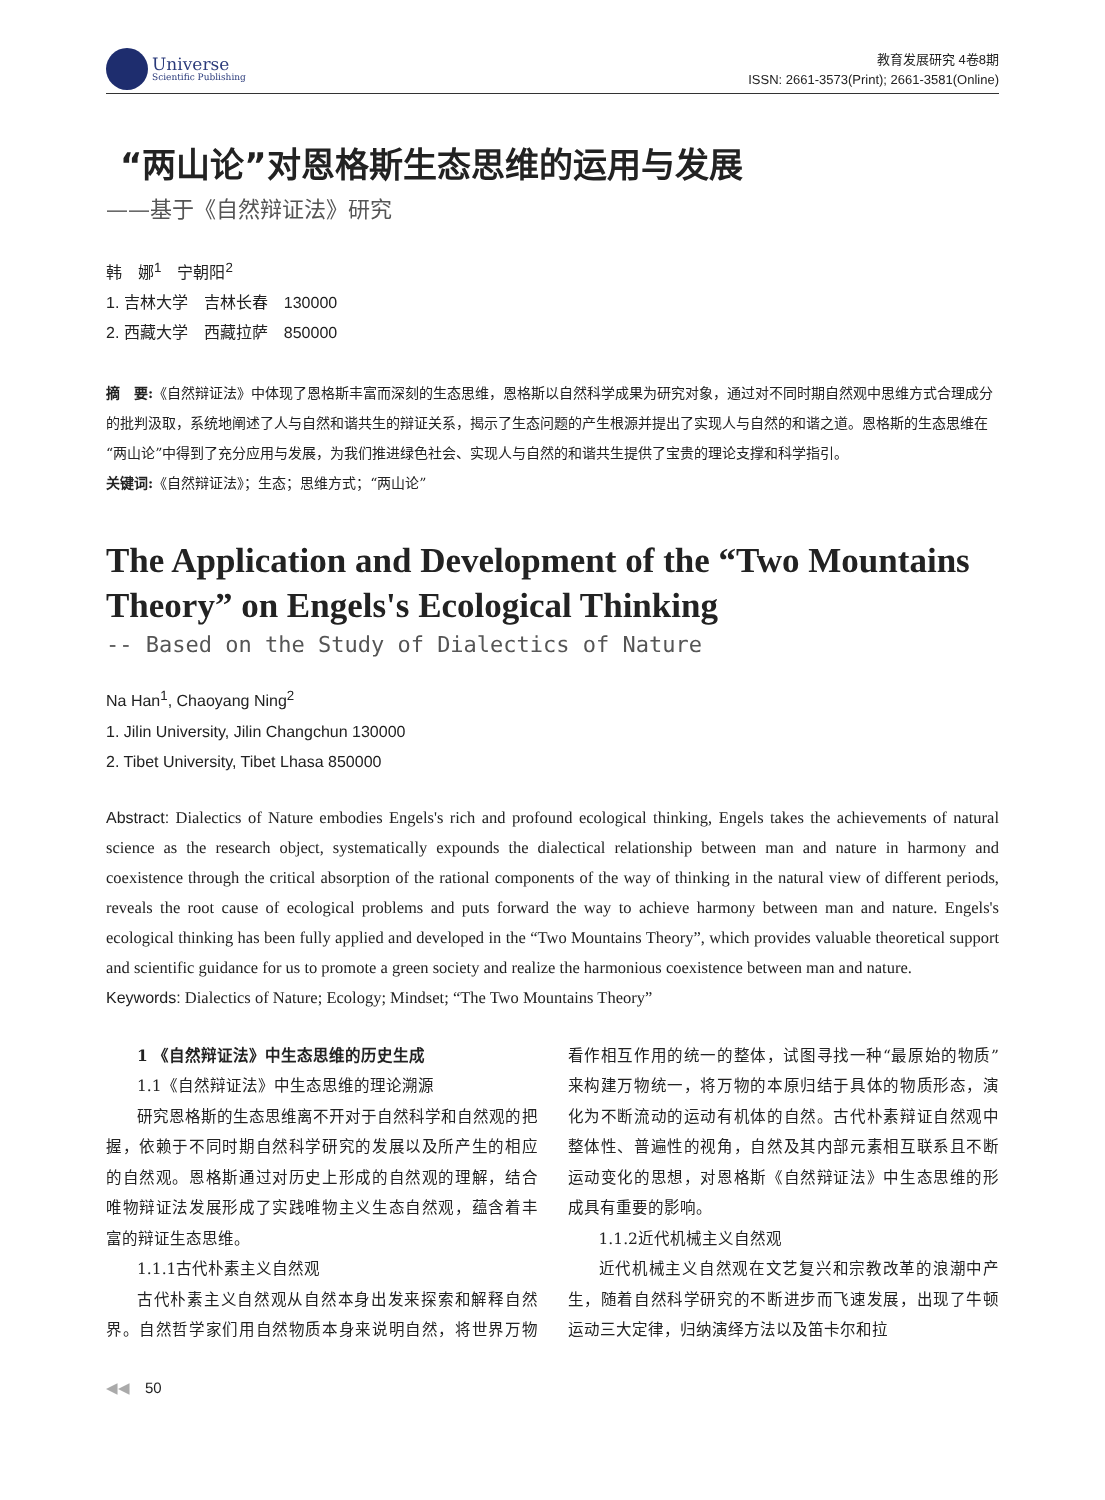Universe
Scientific Publishing
教育发展研究 4卷8期
ISSN: 2661-3573(Print); 2661-3581(Online)
“两山论”对恩格斯生态思维的运用与发展
——基于《自然辩证法》研究
韩　娜<sup>1</sup>　宁朝阳<sup>2</sup>
1. 吉林大学　吉林长春　130000
2. 西藏大学　西藏拉萨　850000
摘　要:《自然辩证法》中体现了恩格斯丰富而深刻的生态思维，恩格斯以自然科学成果为研究对象，通过对不同时期自然观中思维方式合理成分的批判汲取，系统地阐述了人与自然和谐共生的辩证关系，揭示了生态问题的产生根源并提出了实现人与自然的和谐之道。恩格斯的生态思维在“两山论”中得到了充分应用与发展，为我们推进绿色社会、实现人与自然的和谐共生提供了宝贵的理论支撑和科学指引。
关键词:《自然辩证法》；生态；思维方式；“两山论”
The Application and Development of the “Two Mountains Theory” on Engels's Ecological Thinking
-- Based on the Study of Dialectics of Nature
Na Han<sup>1</sup>, Chaoyang Ning<sup>2</sup>
1. Jilin University, Jilin Changchun 130000
2. Tibet University, Tibet Lhasa 850000
Abstract: Dialectics of Nature embodies Engels's rich and profound ecological thinking, Engels takes the achievements of natural science as the research object, systematically expounds the dialectical relationship between man and nature in harmony and coexistence through the critical absorption of the rational components of the way of thinking in the natural view of different periods, reveals the root cause of ecological problems and puts forward the way to achieve harmony between man and nature. Engels's ecological thinking has been fully applied and developed in the “Two Mountains Theory”, which provides valuable theoretical support and scientific guidance for us to promote a green society and realize the harmonious coexistence between man and nature.
Keywords: Dialectics of Nature; Ecology; Mindset; “The Two Mountains Theory”
1 《自然辩证法》中生态思维的历史生成
1.1《自然辩证法》中生态思维的理论溯源
研究恩格斯的生态思维离不开对于自然科学和自然观的把握，依赖于不同时期自然科学研究的发展以及所产生的相应的自然观。恩格斯通过对历史上形成的自然观的理解，结合唯物辩证法发展形成了实践唯物主义生态自然观，蕴含着丰富的辩证生态思维。
1.1.1古代朴素主义自然观
古代朴素主义自然观从自然本身出发来探索和解释自然界。自然哲学家们用自然物质本身来说明自然，将世界万物看作相互作用的统一的整体，试图寻找一种“最原始的物质”来构建万物统一，将万物的本原归结于具体的物质形态，演化为不断流动的运动有机体的自然。古代朴素辩证自然观中整体性、普遍性的视角，自然及其内部元素相互联系且不断运动变化的思想，对恩格斯《自然辩证法》中生态思维的形成具有重要的影响。
1.1.2近代机械主义自然观
近代机械主义自然观在文艺复兴和宗教改革的浪潮中产生，随着自然科学研究的不断进步而飞速发展，出现了牛顿运动三大定律，归纳演绎方法以及笛卡尔和拉
◀◀　50